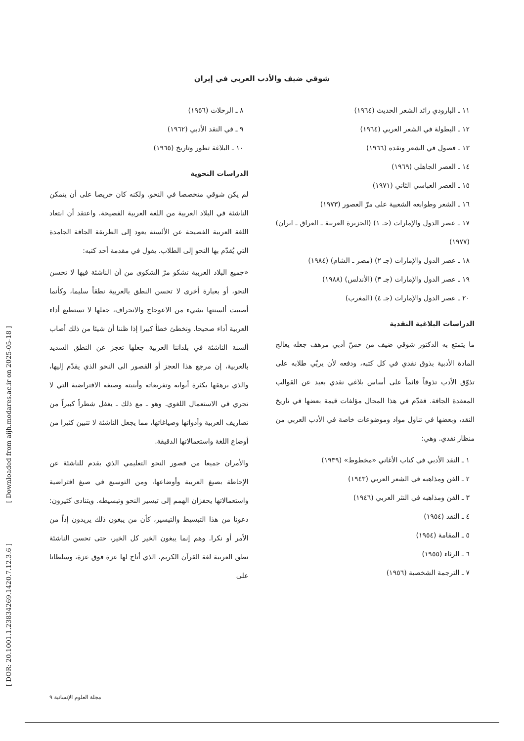شوقي ضيف والأدب العربي في إيران
١١ ـ البارودي رائد الشعر الحديث (١٩٦٤)
١٢ ـ البطولة في الشعر العربي (١٩٦٤)
١٣ ـ فصول في الشعر ونقده (١٩٦٦)
١٤ ـ العصر الجاهلي (١٩٦٩)
١٥ ـ العصر العباسي الثاني (١٩٧١)
١٦ ـ الشعر وطوابعه الشعبية على مرّ العصور (١٩٧٣)
١٧ ـ عصر الدول والإمارات (جـ ١) (الجزيرة العربية ـ العراق ـ ايران) (١٩٧٧)
١٨ ـ عصر الدول والإمارات (جـ ٢) (مصر ـ الشام) (١٩٨٤)
١٩ ـ عصر الدول والإمارات (جـ ٣) (الأندلس) (١٩٨٨)
٢٠ ـ عصر الدول والإمارات (جـ ٤) (المغرب)
الدراسات البلاغية النقدية
ما يتمتع به الدكتور شوقي ضيف من حسّ أدبي مرهف جعله يعالج المادة الأدبية بذوق نقدي في كل كتبه، ودفعه لأن يربّي طلابه على تذوّق الأدب تذوقاً قائماً على أساس بلاغي نقدي بعيد عن القوالب المعقدة الجافة. فقدّم في هذا المجال مؤلفات قيمة بعضها في تاريخ النقد، وبعضها في تناول مواد وموضوعات خاصة في الأدب العربي من منظار نقدي. وهي:
١ ـ النقد الأدبي في كتاب الأغاني «مخطوط» (١٩٣٩)
٢ ـ الفن ومذاهبه في الشعر العربي (١٩٤٣)
٣ ـ الفن ومذاهبه في النثر العربي (١٩٤٦)
٤ ـ النقد (١٩٥٤)
٥ ـ المقامة (١٩٥٤)
٦ ـ الرثاء (١٩٥٥)
٧ ـ الترجمة الشخصية (١٩٥٦)
٨ ـ الرحلات (١٩٥٦)
٩ ـ في النقد الأدبي (١٩٦٢)
١٠ ـ البلاغة تطور وتاريخ (١٩٦٥)
الدراسات النحوية
لم يكن شوقي متخصصا في النحو. ولكنه كان حريصا على أن يتمكن الناشئة في البلاد العربية من اللغة العربية الفصيحة. واعتقد أن ابتعاد اللغة العربية الفصيحة عن الألسنة يعود إلى الطريقة الجافة الجامدة التي يُقدّم بها النحو إلى الطلاب. يقول في مقدمة أحد كتبه:
«جميع البلاد العربية تشكو مرّ الشكوى من أن الناشئة فيها لا تحسن النحو، أو بعبارة أخرى لا تحسن النطق بالعربية نطقاً سليما، وكأنما أصيبت ألسنتها بشيء من الاعوجاج والانحراف، جعلها لا تستطيع أداء العربية أداء صحيحا. ونخطئ خطأ كبيرا إذا ظننا أن شيئا من ذلك أصاب ألسنة الناشئة في بلداننا العربية جعلها تعجز عن النطق السديد بالعربية، إن مرجع هذا العجز أو القصور الى النحو الذي يقدّم إليها، والذي يرهقها بكثرة أبوابه وتفريعاته وأبنيته وصيغه الافتراضية التي لا تجري في الاستعمال اللغوي. وهو ـ مع ذلك ـ يغفل شطراً كبيراً من تصاريف العربية وأدواتها وصياغاتها، مما يجعل الناشئة لا تتبين كثيرا من أوضاع اللغة واستعمالاتها الدقيقة.
والأمران جميعا من قصور النحو التعليمي الذي يقدم للناشئة عن الإحاطة بصيغ العربية وأوضاعها، ومن التوسيع في صيغ افتراضية واستعمالاتها يحفزان الهمم إلى تيسير النحو وتبسيطه. ويتنادى كثيرون: دعونا من هذا التبسيط والتيسير، كأن من يبغون ذلك يريدون إداً من الأمر أو نكرا. وهم إنما يبغون الخير كل الخير، حتى تحسن الناشئة نطق العربية لغة القرآن الكريم، الذي أتاح لها عزة فوق عزة، وسلطانا على
مجلة العلوم الإنسانية ٩
[ Downloaded from aijh.modares.ac.ir on 2025-05-18 ]
[ DOR: 20.1001.1.23834269.1420.7.12.3.6 ]